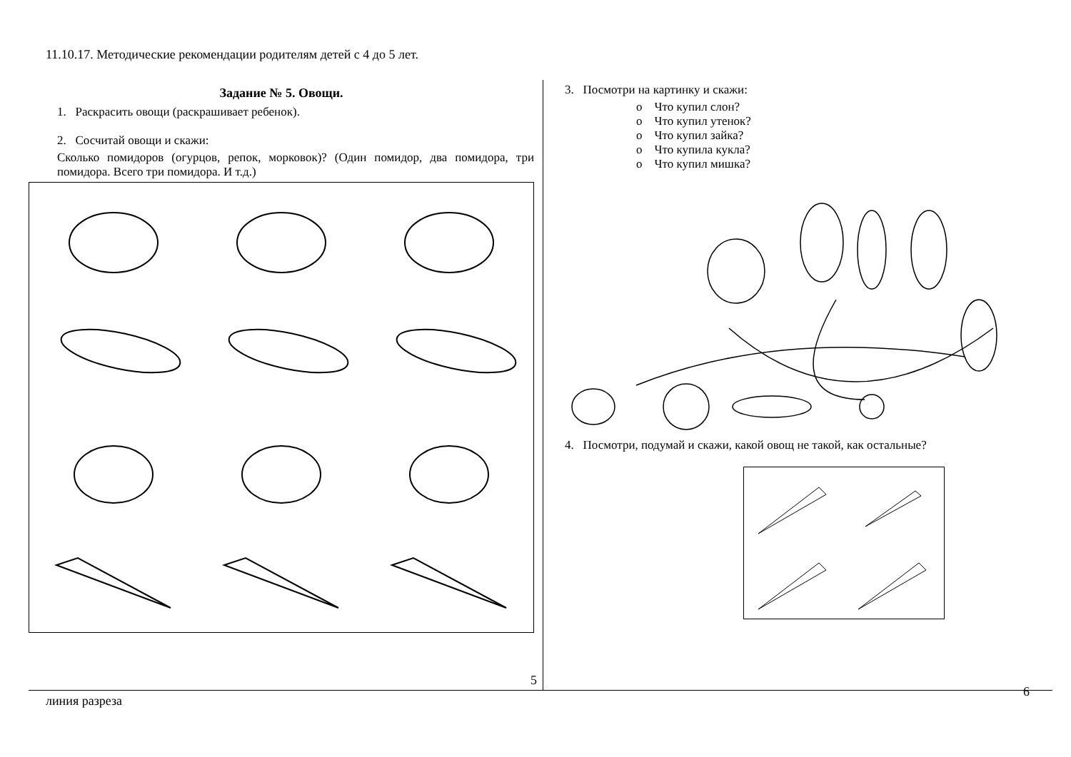11.10.17. Методические рекомендации родителям детей с 4 до 5 лет.
Задание № 5. Овощи.
1. Раскрасить овощи (раскрашивает ребенок).
2. Сосчитай овощи и скажи:
Сколько помидоров (огурцов, репок, морковок)? (Один помидор, два помидора, три помидора. Всего три помидора. И т.д.)
5
3. Посмотри на картинку и скажи:
o Что купил слон?
o Что купил утенок?
o Что купил зайка?
o Что купила кукла?
o Что купил мишка?
4. Посмотри, подумай и скажи, какой овощ не такой, как остальные?
6
линия разреза